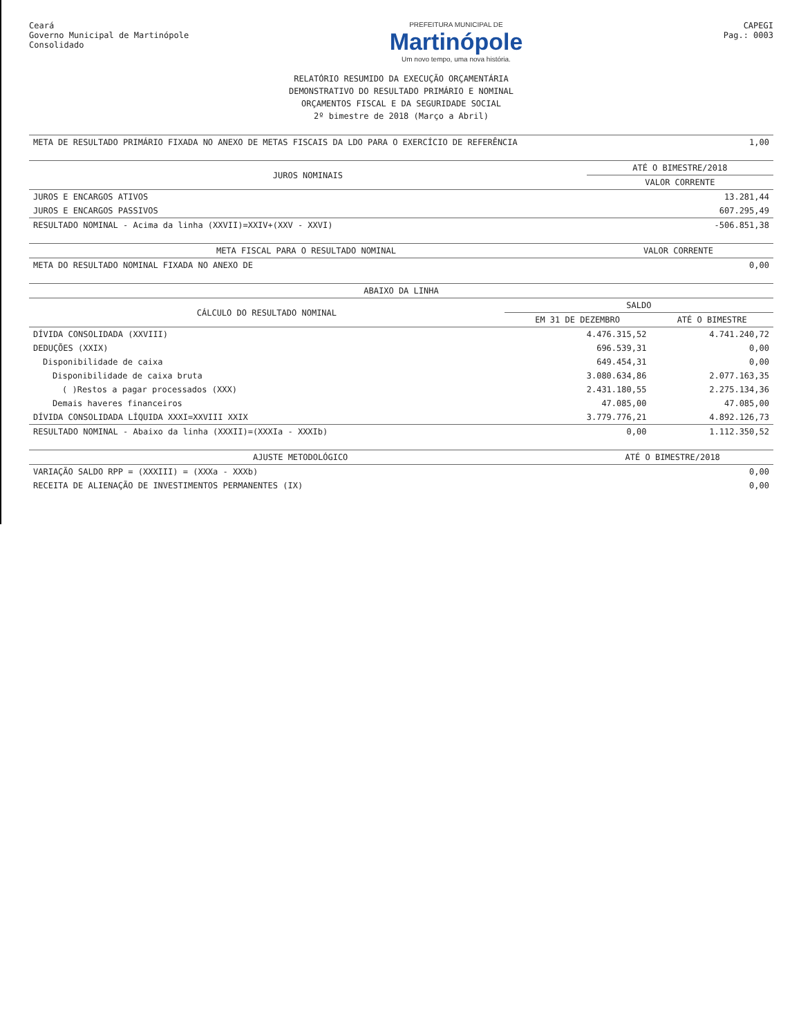Ceará
Governo Municipal de Martinópole
Consolidado
PREFEITURA MUNICIPAL DE
Martinópole
Um novo tempo, uma nova história.
CAPEGI
Pag.: 0003
RELATÓRIO RESUMIDO DA EXECUÇÃO ORÇAMENTÁRIA
DEMONSTRATIVO DO RESULTADO PRIMÁRIO E NOMINAL
ORÇAMENTOS FISCAL E DA SEGURIDADE SOCIAL
2º bimestre de 2018 (Março a Abril)
| META DE RESULTADO PRIMÁRIO FIXADA NO ANEXO DE METAS FISCAIS DA LDO PARA O EXERCÍCIO DE REFERÊNCIA | 1,00 |
| JUROS NOMINAIS | ATÉ O BIMESTRE/2018 |
| --- | --- |
| | VALOR CORRENTE |
| JUROS E ENCARGOS ATIVOS | 13.281,44 |
| JUROS E ENCARGOS PASSIVOS | 607.295,49 |
| RESULTADO NOMINAL - Acima da linha (XXVII)=XXIV+(XXV - XXVI) | -506.851,38 |
| META FISCAL PARA O RESULTADO NOMINAL | VALOR CORRENTE |
| --- | --- |
| META DO RESULTADO NOMINAL FIXADA NO ANEXO DE | 0,00 |
| ABAIXO DA LINHA | | |
| --- | --- | --- |
| CÁLCULO DO RESULTADO NOMINAL | SALDO | |
| | EM 31 DE DEZEMBRO | ATÉ O BIMESTRE |
| DÍVIDA CONSOLIDADA (XXVIII) | 4.476.315,52 | 4.741.240,72 |
| DEDUÇÕES (XXIX) | 696.539,31 | 0,00 |
| Disponibilidade de caixa | 649.454,31 | 0,00 |
| Disponibilidade de caixa bruta | 3.080.634,86 | 2.077.163,35 |
| ( )Restos a pagar processados (XXX) | 2.431.180,55 | 2.275.134,36 |
| Demais haveres financeiros | 47.085,00 | 47.085,00 |
| DÍVIDA CONSOLIDADA LÍQUIDA XXXI=XXVIII XXIX | 3.779.776,21 | 4.892.126,73 |
| RESULTADO NOMINAL - Abaixo da linha (XXXII)=(XXXIa - XXXIb) | 0,00 | 1.112.350,52 |
| AJUSTE METODOLÓGICO | ATÉ O BIMESTRE/2018 |
| --- | --- |
| VARIAÇÃO SALDO RPP = (XXXIII) = (XXXa - XXXb) | 0,00 |
| RECEITA DE ALIENAÇÃO DE INVESTIMENTOS PERMANENTES (IX) | 0,00 |